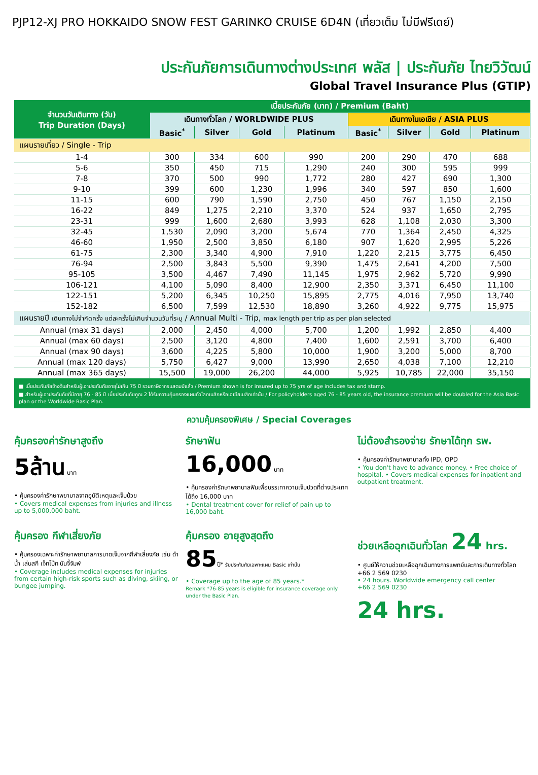PJP12-XJ PRO HOKKAIDO SNOW FEST GARINKO CRUISE 6D4N (เที่ยวเต็ม ไม่มีฟรีเดย์)
ประกันภัยการเดินทางต่างประเทศ พลัส | ประกันภัย ไทยวิวัฒน์
Global Travel Insurance Plus (GTIP)
| จำนวนวันเดินทาง (วัน) Trip Duration (Days) | เบี้ยประกันภัย (บาท) / Premium (Baht) | | | | | | | |
| --- | --- | --- | --- | --- | --- | --- | --- | --- |
| | เดินทางทั่วโลก / WORLDWIDE PLUS | | | | เดินทางในเอเชีย / ASIA PLUS | | | |
| | Basic<sup>*</sup> | Silver | Gold | Platinum | Basic<sup>*</sup> | Silver | Gold | Platinum |
| แผนรายเที่ยว / Single - Trip | | | | | | | | |
| 1-4 | 300 | 334 | 600 | 990 | 200 | 290 | 470 | 688 |
| 5-6 | 350 | 450 | 715 | 1,290 | 240 | 300 | 595 | 999 |
| 7-8 | 370 | 500 | 990 | 1,772 | 280 | 427 | 690 | 1,300 |
| 9-10 | 399 | 600 | 1,230 | 1,996 | 340 | 597 | 850 | 1,600 |
| 11-15 | 600 | 790 | 1,590 | 2,750 | 450 | 767 | 1,150 | 2,150 |
| 16-22 | 849 | 1,275 | 2,210 | 3,370 | 524 | 937 | 1,650 | 2,795 |
| 23-31 | 999 | 1,600 | 2,680 | 3,993 | 628 | 1,108 | 2,030 | 3,300 |
| 32-45 | 1,530 | 2,090 | 3,200 | 5,674 | 770 | 1,364 | 2,450 | 4,325 |
| 46-60 | 1,950 | 2,500 | 3,850 | 6,180 | 907 | 1,620 | 2,995 | 5,226 |
| 61-75 | 2,300 | 3,340 | 4,900 | 7,910 | 1,220 | 2,215 | 3,775 | 6,450 |
| 76-94 | 2,500 | 3,843 | 5,500 | 9,390 | 1,475 | 2,641 | 4,200 | 7,500 |
| 95-105 | 3,500 | 4,467 | 7,490 | 11,145 | 1,975 | 2,962 | 5,720 | 9,990 |
| 106-121 | 4,100 | 5,090 | 8,400 | 12,900 | 2,350 | 3,371 | 6,450 | 11,100 |
| 122-151 | 5,200 | 6,345 | 10,250 | 15,895 | 2,775 | 4,016 | 7,950 | 13,740 |
| 152-182 | 6,500 | 7,599 | 12,530 | 18,890 | 3,260 | 4,922 | 9,775 | 15,975 |
| แผนรายปี เดินทางไม่จำกัดครั้ง แต่ละครั้งไม่เกินจำนวนวันที่ระบุ / Annual Multi - Trip, max length per trip as per plan selected | | | | | | | | |
| Annual (max 31 days) | 2,000 | 2,450 | 4,000 | 5,700 | 1,200 | 1,992 | 2,850 | 4,400 |
| Annual (max 60 days) | 2,500 | 3,120 | 4,800 | 7,400 | 1,600 | 2,591 | 3,700 | 6,400 |
| Annual (max 90 days) | 3,600 | 4,225 | 5,800 | 10,000 | 1,900 | 3,200 | 5,000 | 8,700 |
| Annual (max 120 days) | 5,750 | 6,427 | 9,000 | 13,990 | 2,650 | 4,038 | 7,100 | 12,210 |
| Annual (max 365 days) | 15,500 | 19,000 | 26,200 | 44,000 | 5,925 | 10,785 | 22,000 | 35,150 |
■ เบี้ยประกันภัยข้างต้นสำหรับผู้เอาประกันภัยอายุไม่เกิน 75 ปี รวมภาษีอากรแสตมป์แล้ว / Premium shown is for insured up to 75 yrs of age includes tax and stamp.
■ สำหรับผู้เอาประกันภัยที่มีอายุ 76 - 85 ปี เบี้ยประกันภัยคูณ 2 ได้รับความคุ้มครองแผนทั่วโลกเบสิกหรือเอเชียเบสิกเท่านั้น / For policyholders aged 76 - 85 years old, the insurance premium will be doubled for the Asia Basic plan or the Worldwide Basic Plan.
ความคุ้มครองพิเศษ / Special Coverages
คุ้มครองค่ารักษาสูงถึง
5ล้าน บาท
• คุ้มครองค่ารักษาพยาบาลจากอุบัติเหตุและเจ็บป่วย
• Covers medical expenses from injuries and illness up to 5,000,000 baht.
รักษาฟัน
16,000 บาท
• คุ้มครองค่ารักษาพยาบาลฟันเพื่อบรรเทาความเจ็บปวดที่ต่างประเทศ ได้ถึง 16,000 บาท
• Dental treatment cover for relief of pain up to 16,000 baht.
ไม่ต้องสำรองจ่าย รักษาได้ทุก รพ.
• คุ้มครองค่ารักษาพยาบาลทั้ง IPD, OPD
• You don't have to advance money. • Free choice of hospital. • Covers medical expenses for inpatient and outpatient treatment.
คุ้มครอง กีฬาเสี่ยงภัย
• คุ้มครองเฉพาะค่ารักษาพยาบาลการบาดเจ็บจากกีฬาเสี่ยงภัย เช่น ดำน้ำ เล่นสกี เจ็ทโบ้ท บันจี้จัมพ์
• Coverage includes medical expenses for injuries from certain high-risk sports such as diving, skiing, or bungee jumping.
คุ้มครอง อายุสูงสุดถึง
85ปี* รับประกันภัยเฉพาะแผน Basic เท่านั้น
• Coverage up to the age of 85 years.*
Remark *76-85 years is eligible for insurance coverage only under the Basic Plan.
ช่วยเหลือฉุกเฉินทั่วโลก 24 hrs.
• ศูนย์ให้ความช่วยเหลือฉุกเฉินทางการแพทย์และการเดินทางทั่วโลก
+66 2 569 0230
• 24 hours. Worldwide emergency call center
+66 2 569 0230
24 hrs.